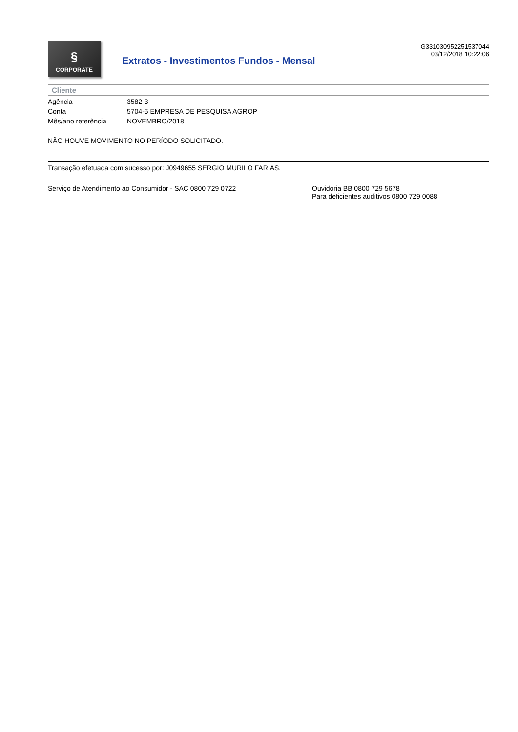§
CORPORATE
Extratos - Investimentos Fundos - Mensal
G331030952251537044
03/12/2018 10:22:06
Cliente
| Agência | 3582-3 |
| Conta | 5704-5 EMPRESA DE PESQUISA AGROP |
| Mês/ano referência | NOVEMBRO/2018 |
NÃO HOUVE MOVIMENTO NO PERÍODO SOLICITADO.
Transação efetuada com sucesso por: J0949655 SERGIO MURILO FARIAS.
Serviço de Atendimento ao Consumidor - SAC 0800 729 0722 Ouvidoria BB 0800 729 5678
Para deficientes auditivos 0800 729 0088